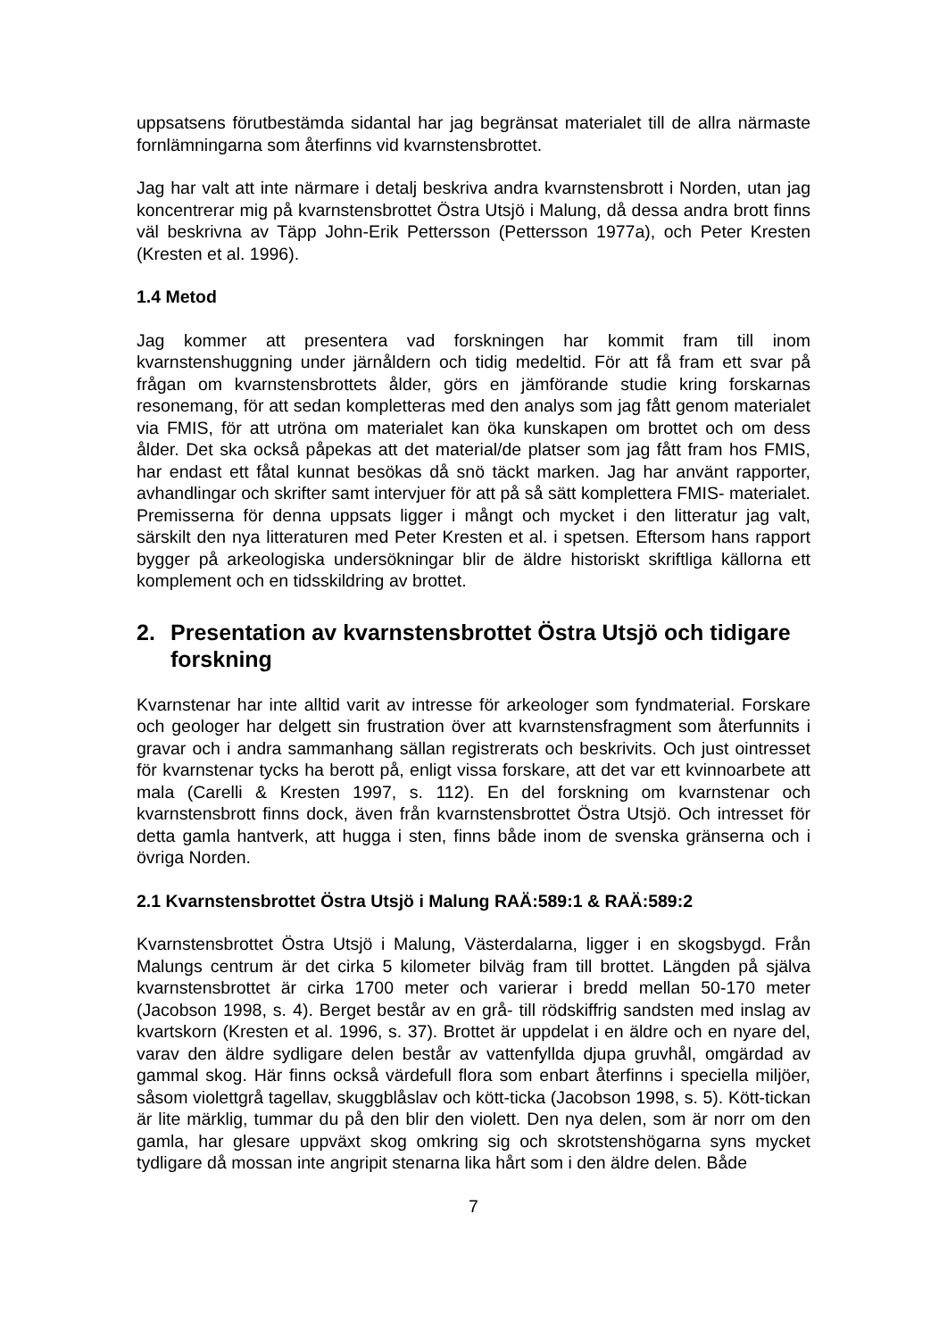uppsatsens förutbestämda sidantal har jag begränsat materialet till de allra närmaste fornlämningarna som återfinns vid kvarnstensbrottet.
Jag har valt att inte närmare i detalj beskriva andra kvarnstensbrott i Norden, utan jag koncentrerar mig på kvarnstensbrottet Östra Utsjö i Malung, då dessa andra brott finns väl beskrivna av Täpp John-Erik Pettersson (Pettersson 1977a), och Peter Kresten (Kresten et al. 1996).
1.4 Metod
Jag kommer att presentera vad forskningen har kommit fram till inom kvarnstenshuggning under järnåldern och tidig medeltid. För att få fram ett svar på frågan om kvarnstensbrottets ålder, görs en jämförande studie kring forskarnas resonemang, för att sedan kompletteras med den analys som jag fått genom materialet via FMIS, för att utröna om materialet kan öka kunskapen om brottet och om dess ålder. Det ska också påpekas att det material/de platser som jag fått fram hos FMIS, har endast ett fåtal kunnat besökas då snö täckt marken. Jag har använt rapporter, avhandlingar och skrifter samt intervjuer för att på så sätt komplettera FMIS- materialet. Premisserna för denna uppsats ligger i mångt och mycket i den litteratur jag valt, särskilt den nya litteraturen med Peter Kresten et al. i spetsen. Eftersom hans rapport bygger på arkeologiska undersökningar blir de äldre historiskt skriftliga källorna ett komplement och en tidsskildring av brottet.
2. Presentation av kvarnstensbrottet Östra Utsjö och tidigare forskning
Kvarnstenar har inte alltid varit av intresse för arkeologer som fyndmaterial. Forskare och geologer har delgett sin frustration över att kvarnstensfragment som återfunnits i gravar och i andra sammanhang sällan registrerats och beskrivits. Och just ointresset för kvarnstenar tycks ha berott på, enligt vissa forskare, att det var ett kvinnoarbete att mala (Carelli & Kresten 1997, s. 112). En del forskning om kvarnstenar och kvarnstensbrott finns dock, även från kvarnstensbrottet Östra Utsjö. Och intresset för detta gamla hantverk, att hugga i sten, finns både inom de svenska gränserna och i övriga Norden.
2.1 Kvarnstensbrottet Östra Utsjö i Malung RAÄ:589:1 & RAÄ:589:2
Kvarnstensbrottet Östra Utsjö i Malung, Västerdalarna, ligger i en skogsbygd. Från Malungs centrum är det cirka 5 kilometer bilväg fram till brottet. Längden på själva kvarnstensbrottet är cirka 1700 meter och varierar i bredd mellan 50-170 meter (Jacobson 1998, s. 4). Berget består av en grå- till rödskiffrig sandsten med inslag av kvartskorn (Kresten et al. 1996, s. 37). Brottet är uppdelat i en äldre och en nyare del, varav den äldre sydligare delen består av vattenfyllda djupa gruvhål, omgärdad av gammal skog. Här finns också värdefull flora som enbart återfinns i speciella miljöer, såsom violettgrå tagellav, skuggblåslav och kött-ticka (Jacobson 1998, s. 5). Kött-tickan är lite märklig, tummar du på den blir den violett. Den nya delen, som är norr om den gamla, har glesare uppväxt skog omkring sig och skrotstenshögarna syns mycket tydligare då mossan inte angripit stenarna lika hårt som i den äldre delen. Både
7